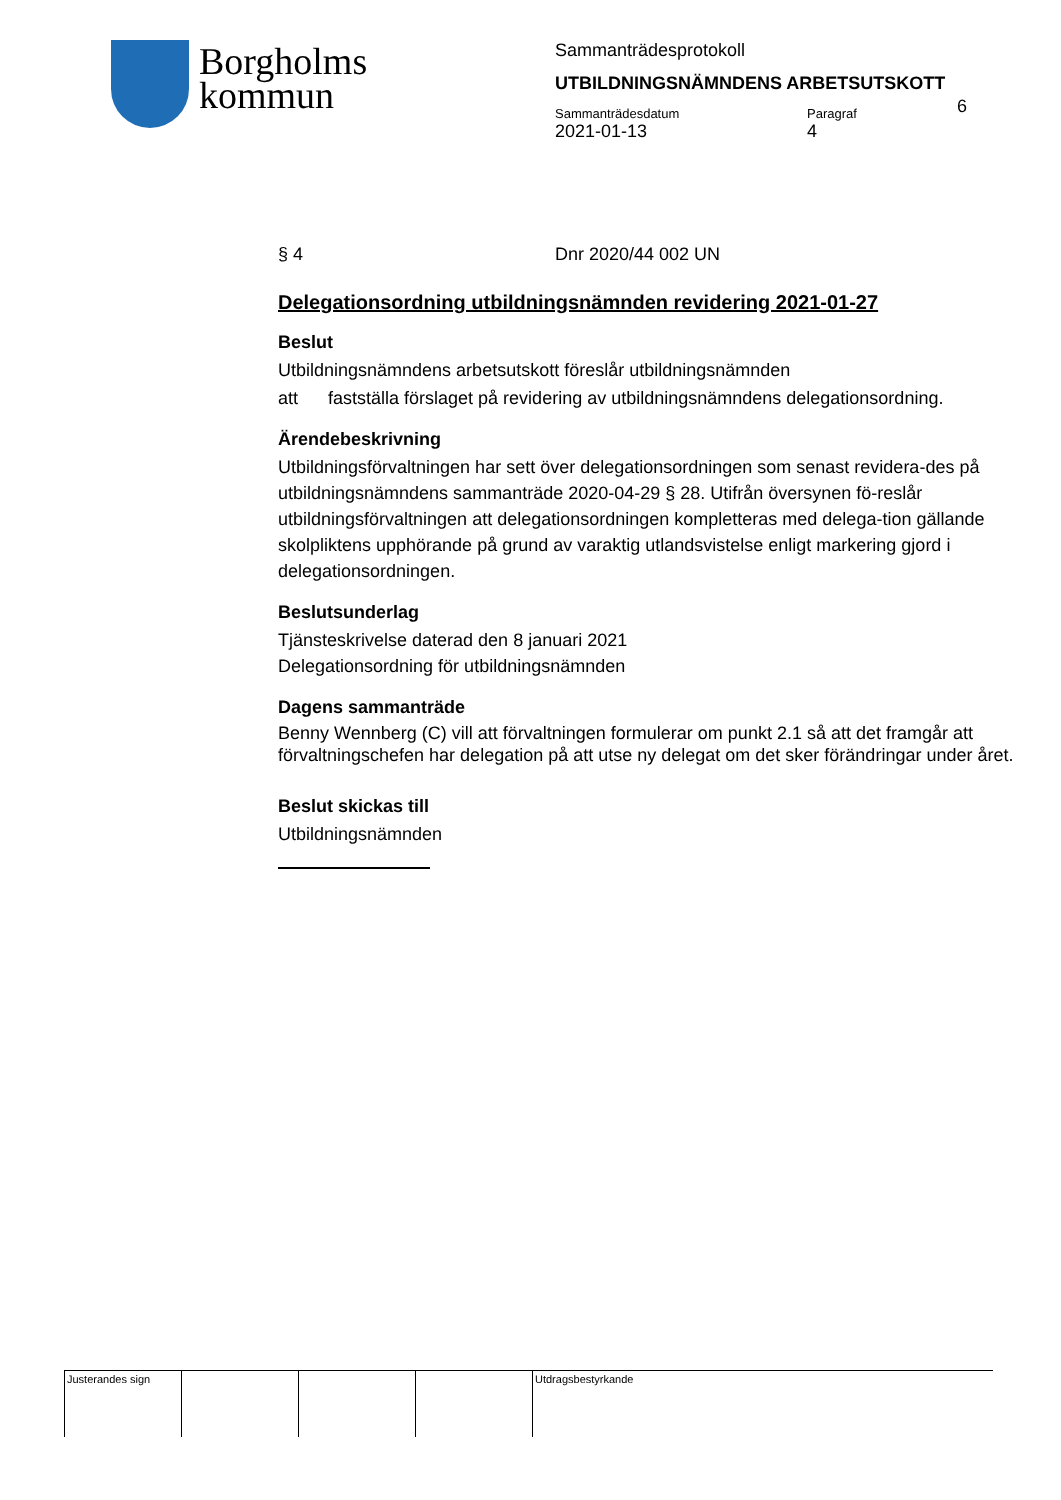Borgholms
kommun
Sammanträdesprotokoll
UTBILDNINGSNÄMNDENS ARBETSUTSKOTT
Sammanträdesdatum
2021-01-13
Paragraf
4
6
§ 4 Dnr 2020/44 002 UN
Delegationsordning utbildningsnämnden revidering 2021-01-27
Beslut
Utbildningsnämndens arbetsutskott föreslår utbildningsnämnden
att fastställa förslaget på revidering av utbildningsnämndens delegationsordning.
Ärendebeskrivning
Utbildningsförvaltningen har sett över delegationsordningen som senast revidera-des på utbildningsnämndens sammanträde 2020-04-29 § 28. Utifrån översynen fö-reslår utbildningsförvaltningen att delegationsordningen kompletteras med delega-tion gällande skolpliktens upphörande på grund av varaktig utlandsvistelse enligt markering gjord i delegationsordningen.
Beslutsunderlag
Tjänsteskrivelse daterad den 8 januari 2021
Delegationsordning för utbildningsnämnden
Dagens sammanträde
Benny Wennberg (C) vill att förvaltningen formulerar om punkt 2.1 så att det framgår att förvaltningschefen har delegation på att utse ny delegat om det sker förändringar under året.
Beslut skickas till
Utbildningsnämnden
| Justerandes sign | | | | Utdragsbestyrkande |